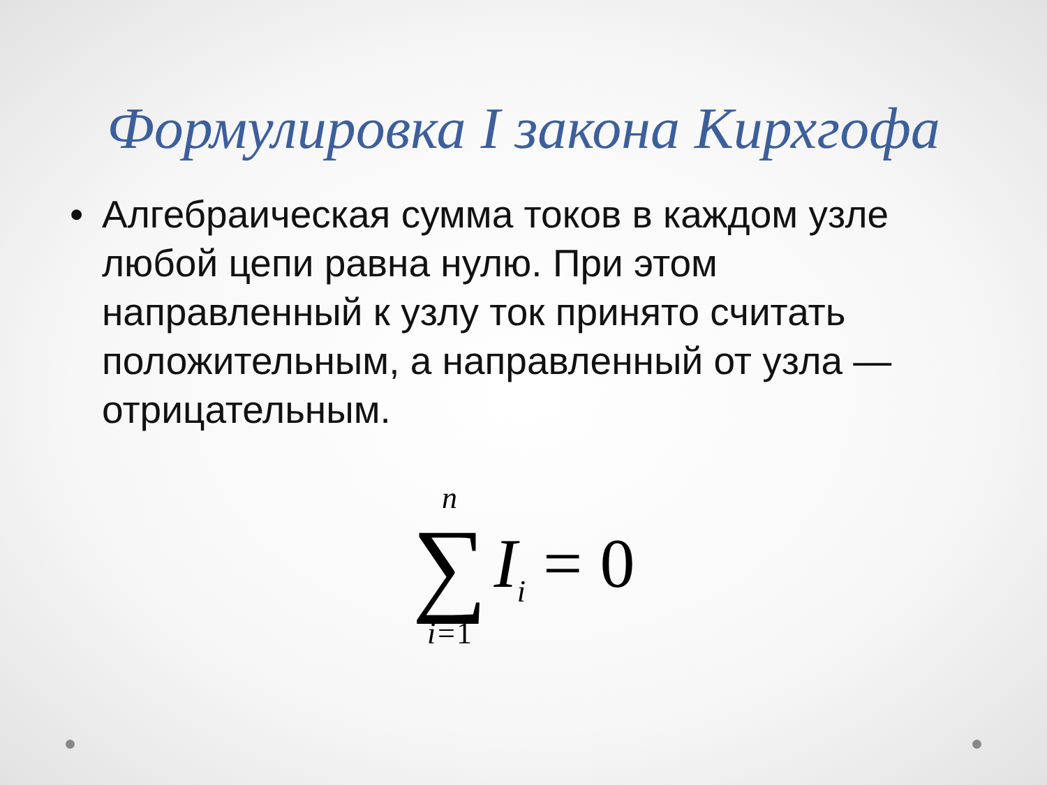Формулировка I закона Кирхгофа
• Алгебраическая сумма токов в каждом узле любой цепи равна нулю. При этом направленный к узлу ток принято считать положительным, а направленный от узла — отрицательным.
n
∑
i=1
I<sub>i</sub> = 0